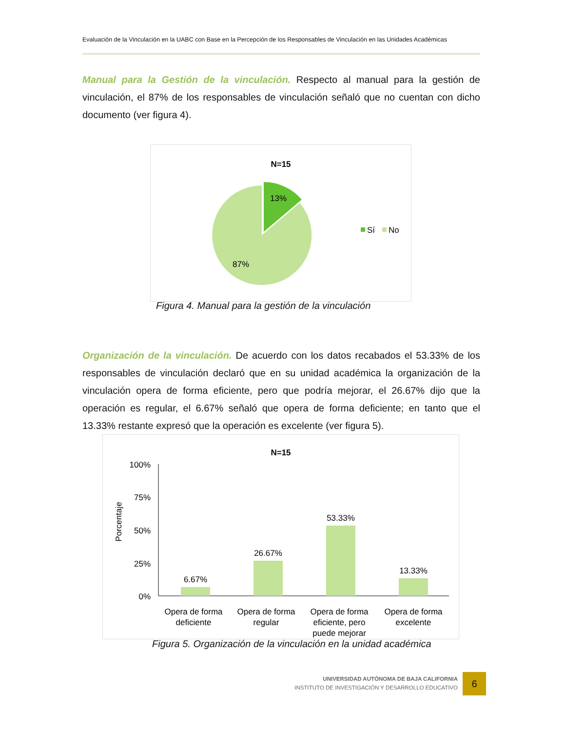Evaluación de la Vinculación en la UABC con Base en la Percepción de los Responsables de Vinculación en las Unidades Académicas
Manual para la Gestión de la vinculación. Respecto al manual para la gestión de vinculación, el 87% de los responsables de vinculación señaló que no cuentan con dicho documento (ver figura 4).
N=15
13%
87%
Sí
No
Figura 4. Manual para la gestión de la vinculación
Organización de la vinculación. De acuerdo con los datos recabados el 53.33% de los responsables de vinculación declaró que en su unidad académica la organización de la vinculación opera de forma eficiente, pero que podría mejorar, el 26.67% dijo que la operación es regular, el 6.67% señaló que opera de forma deficiente; en tanto que el 13.33% restante expresó que la operación es excelente (ver figura 5).
N=15
Porcentaje
100%
75%
50%
25%
0%
6.67%
26.67%
53.33%
13.33%
Opera de forma
deficiente
Opera de forma
regular
Opera de forma
eficiente, pero
puede mejorar
Opera de forma
excelente
Figura 5. Organización de la vinculación en la unidad académica
UNIVERSIDAD AUTÓNOMA DE BAJA CALIFORNIA
INSTITUTO DE INVESTIGACIÓN Y DESARROLLO EDUCATIVO
6